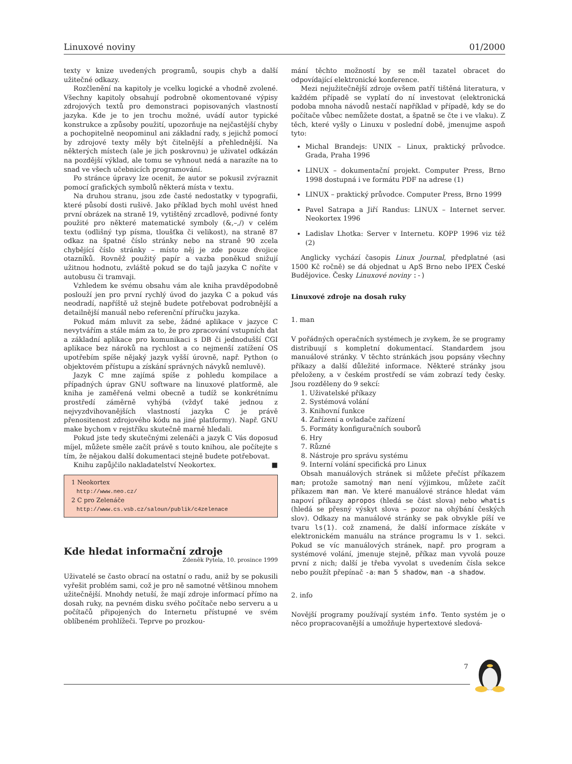Linuxové noviny 01/2000
texty v knize uvedených programů, soupis chyb a další užitečné odkazy.
Rozčlenění na kapitoly je vcelku logické a vhodně zvolené. Všechny kapitoly obsahují podrobně okomentované výpisy zdrojových textů pro demonstraci popisovaných vlastností jazyka. Kde je to jen trochu možné, uvádí autor typické konstrukce a způsoby použití, upozorňuje na nejčastější chyby a pochopitelně neopominul ani základní rady, s jejichž pomocí by zdrojové texty měly být čitelnější a přehlednější. Na některých místech (ale je jich poskrovnu) je uživatel odkázán na pozdější výklad, ale tomu se vyhnout nedá a narazíte na to snad ve všech učebnicích programování.
Po stránce úpravy lze ocenit, že autor se pokusil zvýraznit pomocí grafických symbolů některá místa v textu.
Na druhou stranu, jsou zde časté nedostatky v typografii, které působí dosti rušivě. Jako příklad bych mohl uvést hned první obrázek na straně 19, vytištěný zrcadlově, podivné fonty použité pro některé matematické symboly (&,–,/) v celém textu (odlišný typ písma, tloušťka či velikost), na straně 87 odkaz na špatné číslo stránky nebo na straně 90 zcela chybějící číslo stránky – místo něj je zde pouze dvojice otazníků. Rovněž použitý papír a vazba poněkud snižují užitnou hodnotu, zvláště pokud se do tajů jazyka C noříte v autobusu či tramvaji.
Vzhledem ke svému obsahu vám ale kniha pravděpodobně poslouží jen pro první rychlý úvod do jazyka C a pokud vás neodradí, napříště už stejně budete potřebovat podrobnější a detailnější manuál nebo referenční příručku jazyka.
Pokud mám mluvit za sebe, žádné aplikace v jazyce C nevytvářím a stále mám za to, že pro zpracování vstupních dat a základní aplikace pro komunikaci s DB či jednodušší CGI aplikace bez nároků na rychlost a co nejmenší zatížení OS upotřebím spíše nějaký jazyk vyšší úrovně, např. Python (o objektovém přístupu a získání správných návyků nemluvě).
Jazyk C mne zajímá spíše z pohledu kompilace a případných úprav GNU software na linuxové platformě, ale kniha je zaměřená velmi obecně a tudíž se konkrétnímu prostředí záměrně vyhýbá (vždyť také jednou z nejvyzdvihovanějších vlastností jazyka C je právě přenositenost zdrojového kódu na jiné platformy). Např. GNU make bychom v rejstříku skutečně marně hledali.
Pokud jste tedy skutečnými zelenáči a jazyk C Vás doposud míjel, můžete směle začít právě s touto knihou, ale počítejte s tím, že nějakou další dokumentaci stejně budete potřebovat.
Knihu zapůjčilo nakladatelství Neokortex. ■
1 Neokortex
http://www.neo.cz/
2 C pro Zelenáče
http://www.cs.vsb.cz/saloun/publik/c4zelenace
Kde hledat informační zdroje
Zdeněk Pytela, 10. prosince 1999
Uživatelé se často obrací na ostatní o radu, aniž by se pokusili vyřešit problém sami, což je pro ně samotné většinou mnohem užitečnější. Mnohdy netuší, že mají zdroje informací přímo na dosah ruky, na pevném disku svého počítače nebo serveru a u počítačů připojených do Internetu přístupné ve svém oblíbeném prohlížeči. Teprve po prozkou-
mání těchto možností by se měl tazatel obracet do odpovídající elektronické konference.
Mezi nejužitečnější zdroje ovšem patří tištěná literatura, v každém případě se vyplatí do ní investovat (elektronická podoba mnoha návodů nestačí například v případě, kdy se do počítače vůbec nemůžete dostat, a špatně se čte i ve vlaku). Z těch, které vyšly o Linuxu v poslední době, jmenujme aspoň tyto:
Michal Brandejs: UNIX – Linux, praktický průvodce. Grada, Praha 1996
LINUX – dokumentační projekt. Computer Press, Brno 1998 dostupná i ve formátu PDF na adrese (1)
LINUX – praktický průvodce. Computer Press, Brno 1999
Pavel Satrapa a Jiří Randus: LINUX – Internet server. Neokortex 1996
Ladislav Lhotka: Server v Internetu. KOPP 1996 viz též (2)
Anglicky vychází časopis Linux Journal, předplatné (asi 1500 Kč ročně) se dá objednat u ApS Brno nebo IPEX České Budějovice. Česky Linuxové noviny :-)
Linuxové zdroje na dosah ruky
1. man
V pořádných operačních systémech je zvykem, že se programy distribuují s kompletní dokumentací. Standardem jsou manuálové stránky. V těchto stránkách jsou popsány všechny příkazy a další důležité informace. Některé stránky jsou přeloženy, a v českém prostředí se vám zobrazí tedy česky. Jsou rozděleny do 9 sekcí:
1. Uživatelské příkazy
2. Systémová volání
3. Knihovní funkce
4. Zařízení a ovladače zařízení
5. Formáty konfiguračních souborů
6. Hry
7. Různé
8. Nástroje pro správu systému
9. Interní volání specifická pro Linux
Obsah manuálových stránek si můžete přečíst příkazem man; protože samotný man není výjimkou, můžete začít příkazem man man. Ve které manuálové stránce hledat vám napoví příkazy apropos (hledá se část slova) nebo whatis (hledá se přesný výskyt slova – pozor na ohýbání českých slov). Odkazy na manuálové stránky se pak obvykle píší ve tvaru ls(1). což znamená, že další informace získáte v elektronickém manuálu na stránce programu ls v 1. sekci. Pokud se víc manuálových stránek, např. pro program a systémové volání, jmenuje stejně, příkaz man vyvolá pouze první z nich; další je třeba vyvolat s uvedením čísla sekce nebo použít přepínač -a: man 5 shadow, man -a shadow.
2. info
Novější programy používají systém info. Tento systém je o něco propracovanější a umožňuje hypertextové sledová-
7